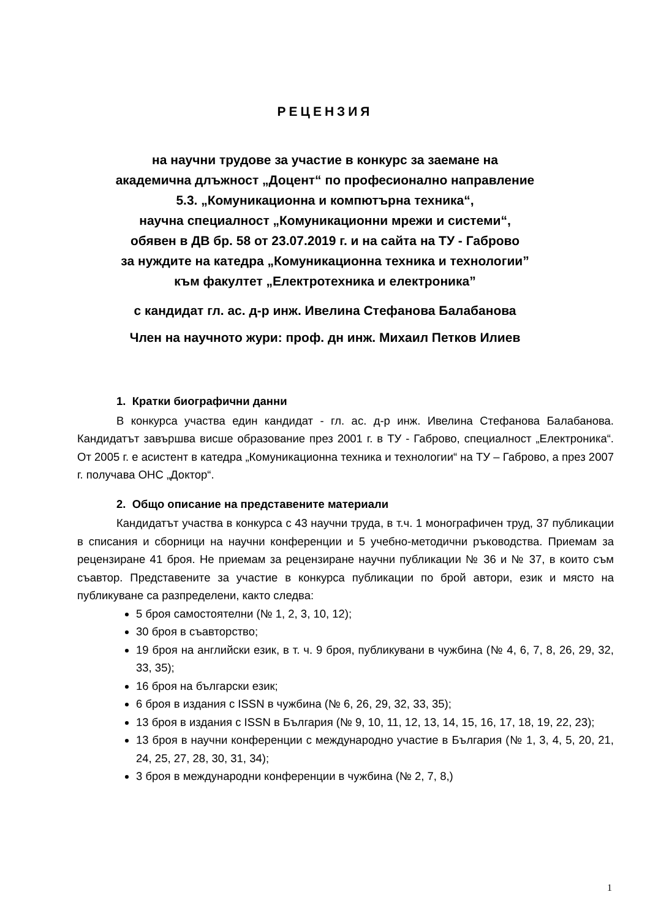РЕЦЕНЗИЯ
на научни трудове за участие в конкурс за заемане на
академична длъжност „Доцент“ по професионално направление
5.3. „Комуникационна и компютърна техника“,
научна специалност „Комуникационни мрежи и системи“,
обявен в ДВ бр. 58 от 23.07.2019 г. и на сайта на ТУ - Габрово
за нуждите на катедра „Комуникационна техника и технологии”
към факултет „Електротехника и електроника”
с кандидат гл. ас. д-р инж. Ивелина Стефанова Балабанова
Член на научното жури: проф. дн инж. Михаил Петков Илиев
1. Кратки биографични данни
В конкурса участва един кандидат - гл. ас. д-р инж. Ивелина Стефанова Балабанова. Кандидатът завършва висше образование през 2001 г. в ТУ - Габрово, специалност „Електроника“. От 2005 г. е асистент в катедра „Комуникационна техника и технологии“ на ТУ – Габрово, а през 2007 г. получава ОНС „Доктор“.
2. Общо описание на представените материали
Кандидатът участва в конкурса с 43 научни труда, в т.ч. 1 монографичен труд, 37 публикации в списания и сборници на научни конференции и 5 учебно-методични ръководства. Приемам за рецензиране 41 броя. Не приемам за рецензиране научни публикации № 36 и № 37, в които съм съавтор. Представените за участие в конкурса публикации по брой автори, език и място на публикуване са разпределени, както следва:
5 броя самостоятелни (№ 1, 2, 3, 10, 12);
30 броя в съавторство;
19 броя на английски език, в т. ч. 9 броя, публикувани в чужбина (№ 4, 6, 7, 8, 26, 29, 32, 33, 35);
16 броя на български език;
6 броя в издания с ISSN в чужбина (№ 6, 26, 29, 32, 33, 35);
13 броя в издания с ISSN в България (№ 9, 10, 11, 12, 13, 14, 15, 16, 17, 18, 19, 22, 23);
13 броя в научни конференции с международно участие в България (№ 1, 3, 4, 5, 20, 21, 24, 25, 27, 28, 30, 31, 34);
3 броя в международни конференции в чужбина (№ 2, 7, 8,)
1